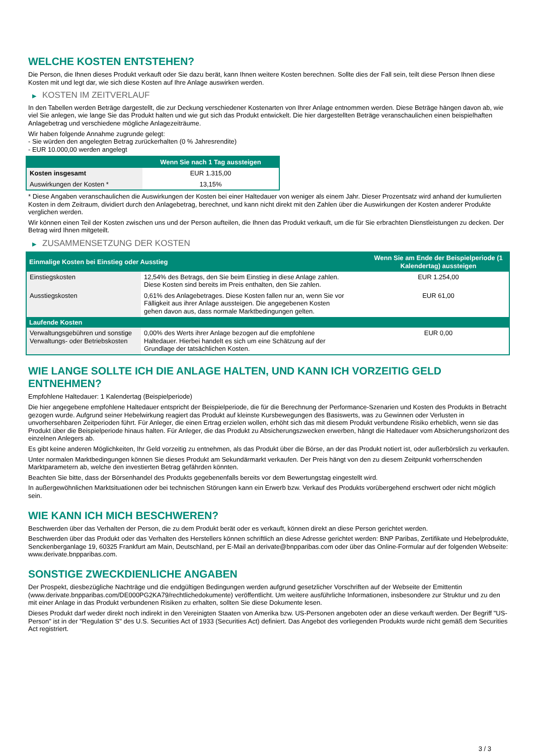WELCHE KOSTEN ENTSTEHEN?
Die Person, die Ihnen dieses Produkt verkauft oder Sie dazu berät, kann Ihnen weitere Kosten berechnen. Sollte dies der Fall sein, teilt diese Person Ihnen diese Kosten mit und legt dar, wie sich diese Kosten auf Ihre Anlage auswirken werden.
▶ KOSTEN IM ZEITVERLAUF
In den Tabellen werden Beträge dargestellt, die zur Deckung verschiedener Kostenarten von Ihrer Anlage entnommen werden. Diese Beträge hängen davon ab, wie viel Sie anlegen, wie lange Sie das Produkt halten und wie gut sich das Produkt entwickelt. Die hier dargestellten Beträge veranschaulichen einen beispielhaften Anlagebetrag und verschiedene mögliche Anlagezeiträume.
Wir haben folgende Annahme zugrunde gelegt:
- Sie würden den angelegten Betrag zurückerhalten (0 % Jahresrendite)
- EUR 10.000,00 werden angelegt
| | Wenn Sie nach 1 Tag aussteigen |
| --- | --- |
| Kosten insgesamt | EUR 1.315,00 |
| Auswirkungen der Kosten * | 13,15% |
* Diese Angaben veranschaulichen die Auswirkungen der Kosten bei einer Haltedauer von weniger als einem Jahr. Dieser Prozentsatz wird anhand der kumulierten Kosten in dem Zeitraum, dividiert durch den Anlagebetrag, berechnet, und kann nicht direkt mit den Zahlen über die Auswirkungen der Kosten anderer Produkte verglichen werden.
Wir können einen Teil der Kosten zwischen uns und der Person aufteilen, die Ihnen das Produkt verkauft, um die für Sie erbrachten Dienstleistungen zu decken. Der Betrag wird Ihnen mitgeteilt.
▶ ZUSAMMENSETZUNG DER KOSTEN
| Einmalige Kosten bei Einstieg oder Ausstieg | | Wenn Sie am Ende der Beispielperiode (1 Kalendertag) aussteigen |
| --- | --- | --- |
| Einstiegskosten | 12,54% des Betrags, den Sie beim Einstieg in diese Anlage zahlen. Diese Kosten sind bereits im Preis enthalten, den Sie zahlen. | EUR 1.254,00 |
| Ausstiegskosten | 0,61% des Anlagebetrages. Diese Kosten fallen nur an, wenn Sie vor Fälligkeit aus ihrer Anlage aussteigen. Die angegebenen Kosten gehen davon aus, dass normale Marktbedingungen gelten. | EUR 61,00 |
| Laufende Kosten | | |
| Verwaltungsgebühren und sonstige Verwaltungs- oder Betriebskosten | 0,00% des Werts ihrer Anlage bezogen auf die empfohlene Haltedauer. Hierbei handelt es sich um eine Schätzung auf der Grundlage der tatsächlichen Kosten. | EUR 0,00 |
WIE LANGE SOLLTE ICH DIE ANLAGE HALTEN, UND KANN ICH VORZEITIG GELD ENTNEHMEN?
Empfohlene Haltedauer: 1 Kalendertag (Beispielperiode)
Die hier angegebene empfohlene Haltedauer entspricht der Beispielperiode, die für die Berechnung der Performance-Szenarien und Kosten des Produkts in Betracht gezogen wurde. Aufgrund seiner Hebelwirkung reagiert das Produkt auf kleinste Kursbewegungen des Basiswerts, was zu Gewinnen oder Verlusten in unvorhersehbaren Zeitperioden führt. Für Anleger, die einen Ertrag erzielen wollen, erhöht sich das mit diesem Produkt verbundene Risiko erheblich, wenn sie das Produkt über die Beispielperiode hinaus halten. Für Anleger, die das Produkt zu Absicherungszwecken erwerben, hängt die Haltedauer vom Absicherungshorizont des einzelnen Anlegers ab.
Es gibt keine anderen Möglichkeiten, Ihr Geld vorzeitig zu entnehmen, als das Produkt über die Börse, an der das Produkt notiert ist, oder außerbörslich zu verkaufen.
Unter normalen Marktbedingungen können Sie dieses Produkt am Sekundärmarkt verkaufen. Der Preis hängt von den zu diesem Zeitpunkt vorherrschenden Marktparametern ab, welche den investierten Betrag gefährden könnten.
Beachten Sie bitte, dass der Börsenhandel des Produkts gegebenenfalls bereits vor dem Bewertungstag eingestellt wird.
In außergewöhnlichen Marktsituationen oder bei technischen Störungen kann ein Erwerb bzw. Verkauf des Produkts vorübergehend erschwert oder nicht möglich sein.
WIE KANN ICH MICH BESCHWEREN?
Beschwerden über das Verhalten der Person, die zu dem Produkt berät oder es verkauft, können direkt an diese Person gerichtet werden.
Beschwerden über das Produkt oder das Verhalten des Herstellers können schriftlich an diese Adresse gerichtet werden: BNP Paribas, Zertifikate und Hebelprodukte, Senckenberganlage 19, 60325 Frankfurt am Main, Deutschland, per E-Mail an derivate@bnpparibas.com oder über das Online-Formular auf der folgenden Webseite: www.derivate.bnpparibas.com.
SONSTIGE ZWECKDIENLICHE ANGABEN
Der Prospekt, diesbezügliche Nachträge und die endgültigen Bedingungen werden aufgrund gesetzlicher Vorschriften auf der Webseite der Emittentin (www.derivate.bnpparibas.com/DE000PG2KA79/rechtlichedokumente) veröffentlicht. Um weitere ausführliche Informationen, insbesondere zur Struktur und zu den mit einer Anlage in das Produkt verbundenen Risiken zu erhalten, sollten Sie diese Dokumente lesen.
Dieses Produkt darf weder direkt noch indirekt in den Vereinigten Staaten von Amerika bzw. US-Personen angeboten oder an diese verkauft werden. Der Begriff "US-Person" ist in der "Regulation S" des U.S. Securities Act of 1933 (Securities Act) definiert. Das Angebot des vorliegenden Produkts wurde nicht gemäß dem Securities Act registriert.
3 / 3